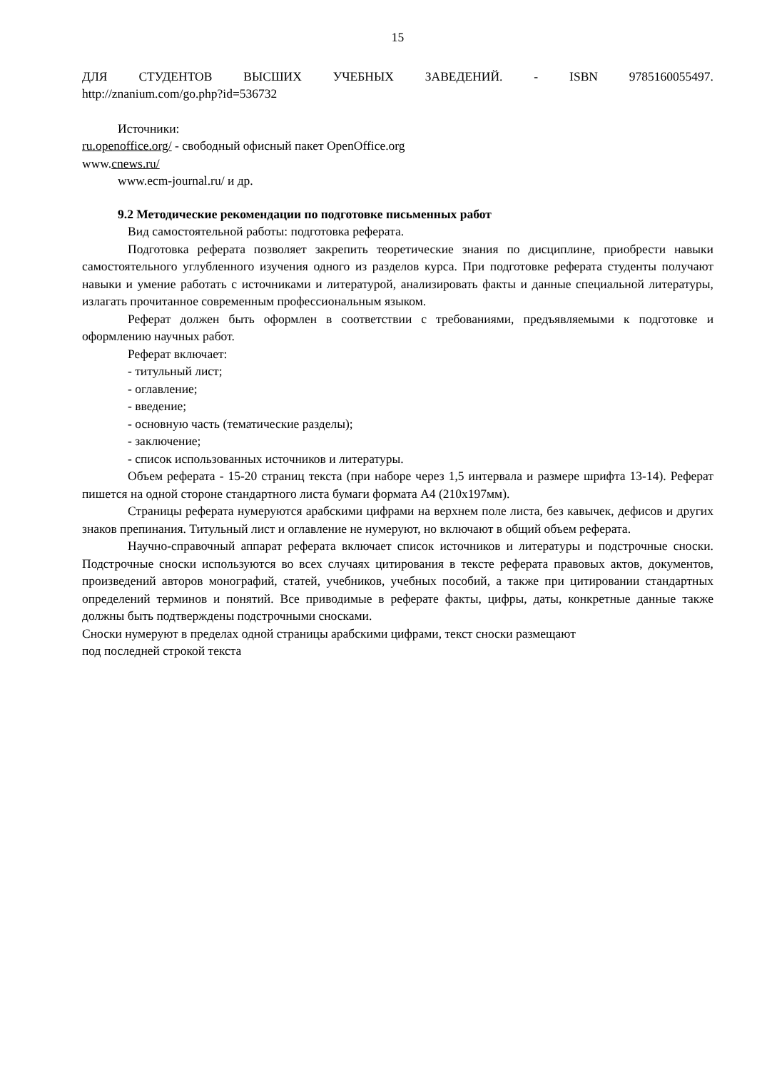15
ДЛЯ СТУДЕНТОВ ВЫСШИХ УЧЕБНЫХ ЗАВЕДЕНИЙ. - ISBN 9785160055497.
http://znanium.com/go.php?id=536732
Источники:
ru.openoffice.org/ - свободный офисный пакет OpenOffice.org
www.cnews.ru/
www.ecm-journal.ru/ и др.
9.2 Методические рекомендации по подготовке письменных работ
Вид самостоятельной работы: подготовка реферата.
Подготовка реферата позволяет закрепить теоретические знания по дисциплине, приобрести навыки самостоятельного углубленного изучения одного из разделов курса. При подготовке реферата студенты получают навыки и умение работать с источниками и литературой, анализировать факты и данные специальной литературы, излагать прочитанное современным профессиональным языком.
Реферат должен быть оформлен в соответствии с требованиями, предъявляемыми к подготовке и оформлению научных работ.
Реферат включает:
- титульный лист;
- оглавление;
- введение;
- основную часть (тематические разделы);
- заключение;
- список использованных источников и литературы.
Объем реферата - 15-20 страниц текста (при наборе через 1,5 интервала и размере шрифта 13-14). Реферат пишется на одной стороне стандартного листа бумаги формата А4 (210x197мм).
Страницы реферата нумеруются арабскими цифрами на верхнем поле листа, без кавычек, дефисов и других знаков препинания. Титульный лист и оглавление не нумеруют, но включают в общий объем реферата.
Научно-справочный аппарат реферата включает список источников и литературы и подстрочные сноски. Подстрочные сноски используются во всех случаях цитирования в тексте реферата правовых актов, документов, произведений авторов монографий, статей, учебников, учебных пособий, а также при цитировании стандартных определений терминов и понятий. Все приводимые в реферате факты, цифры, даты, конкретные данные также должны быть подтверждены подстрочными сносками.
Сноски нумеруют в пределах одной страницы арабскими цифрами, текст сноски размещают
под последней строкой текста